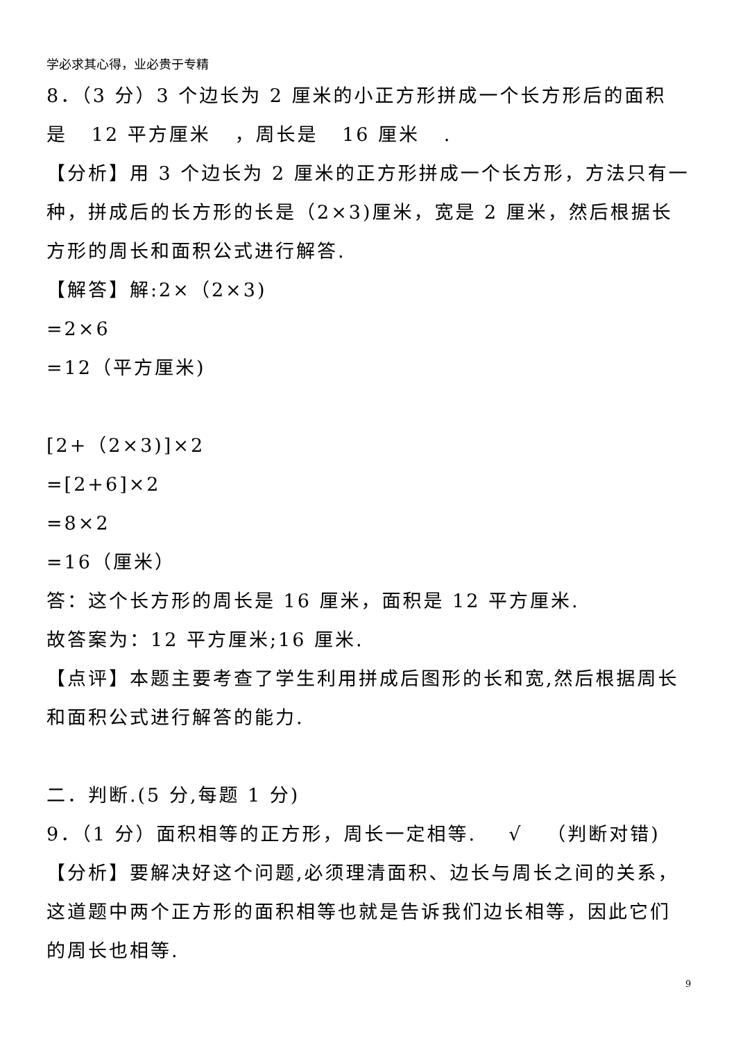学必求其心得，业必贵于专精
8．（3 分）3 个边长为 2 厘米的小正方形拼成一个长方形后的面积是 12 平方厘米 ，周长是 16 厘米 .
【分析】用 3 个边长为 2 厘米的正方形拼成一个长方形，方法只有一种，拼成后的长方形的长是（2×3)厘米，宽是 2 厘米，然后根据长方形的周长和面积公式进行解答.
【解答】解:2×（2×3)
=2×6
=12（平方厘米)
[2+（2×3)]×2
=[2+6]×2
=8×2
=16（厘米）
答：这个长方形的周长是 16 厘米，面积是 12 平方厘米.
故答案为：12 平方厘米;16 厘米.
【点评】本题主要考查了学生利用拼成后图形的长和宽,然后根据周长和面积公式进行解答的能力.
二．判断.(5 分,每题 1 分)
9．（1 分）面积相等的正方形，周长一定相等. √ （判断对错)
【分析】要解决好这个问题,必须理清面积、边长与周长之间的关系，这道题中两个正方形的面积相等也就是告诉我们边长相等，因此它们的周长也相等.
9